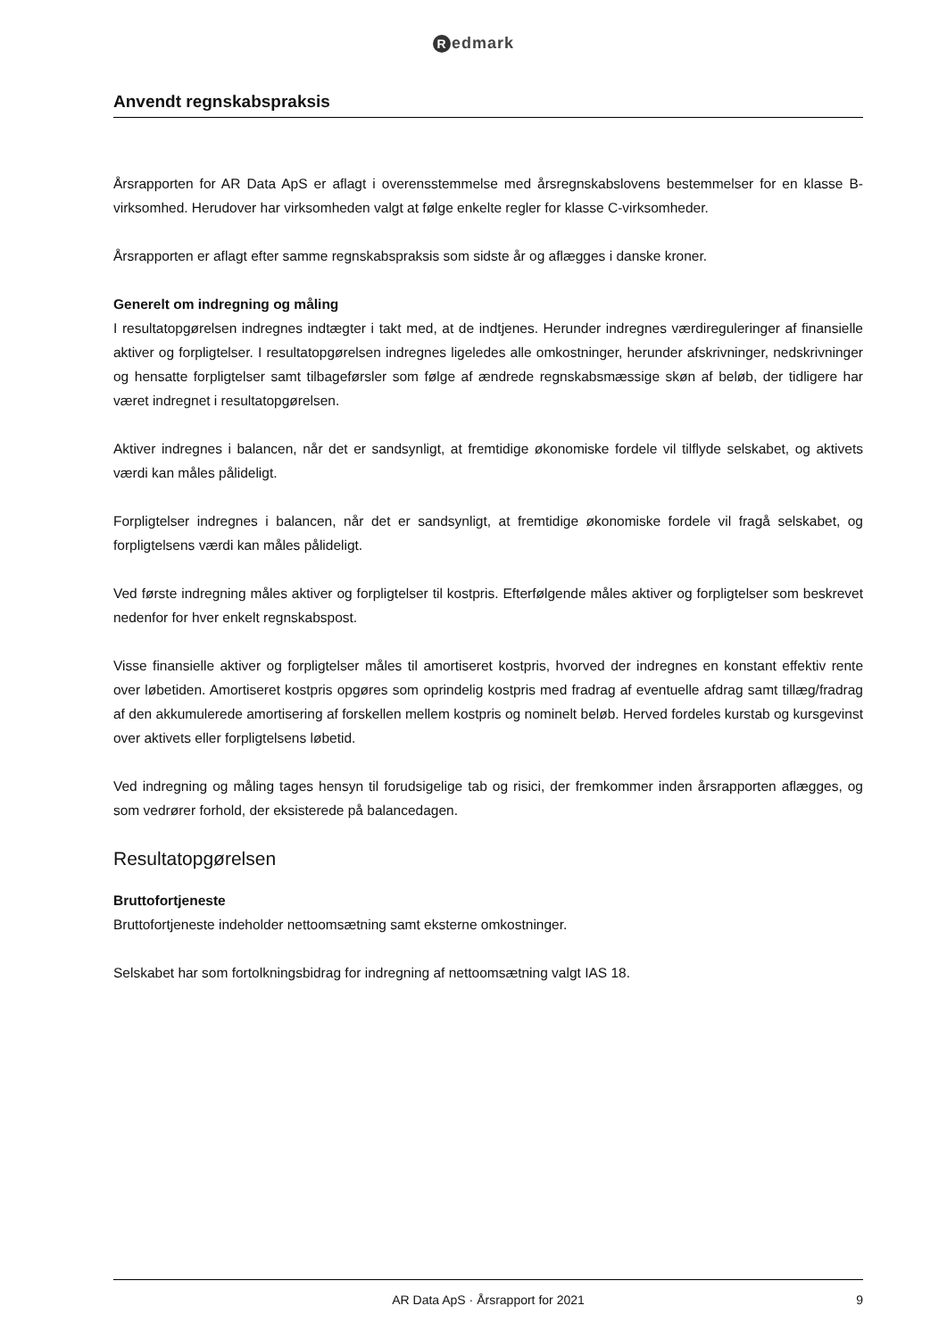Redmark
Anvendt regnskabspraksis
Årsrapporten for AR Data ApS er aflagt i overensstemmelse med årsregnskabslovens bestemmelser for en klasse B-virksomhed. Herudover har virksomheden valgt at følge enkelte regler for klasse C-virksomheder.
Årsrapporten er aflagt efter samme regnskabspraksis som sidste år og aflægges i danske kroner.
Generelt om indregning og måling
I resultatopgørelsen indregnes indtægter i takt med, at de indtjenes. Herunder indregnes værdireguleringer af finansielle aktiver og forpligtelser. I resultatopgørelsen indregnes ligeledes alle omkostninger, herunder afskrivninger, nedskrivninger og hensatte forpligtelser samt tilbageførsler som følge af ændrede regnskabsmæssige skøn af beløb, der tidligere har været indregnet i resultatopgørelsen.
Aktiver indregnes i balancen, når det er sandsynligt, at fremtidige økonomiske fordele vil tilflyde selskabet, og aktivets værdi kan måles pålideligt.
Forpligtelser indregnes i balancen, når det er sandsynligt, at fremtidige økonomiske fordele vil fragå selskabet, og forpligtelsens værdi kan måles pålideligt.
Ved første indregning måles aktiver og forpligtelser til kostpris. Efterfølgende måles aktiver og forpligtelser som beskrevet nedenfor for hver enkelt regnskabspost.
Visse finansielle aktiver og forpligtelser måles til amortiseret kostpris, hvorved der indregnes en konstant effektiv rente over løbetiden. Amortiseret kostpris opgøres som oprindelig kostpris med fradrag af eventuelle afdrag samt tillæg/fradrag af den akkumulerede amortisering af forskellen mellem kostpris og nominelt beløb. Herved fordeles kurstab og kursgevinst over aktivets eller forpligtelsens løbetid.
Ved indregning og måling tages hensyn til forudsigelige tab og risici, der fremkommer inden årsrapporten aflægges, og som vedrører forhold, der eksisterede på balancedagen.
Resultatopgørelsen
Bruttofortjeneste
Bruttofortjeneste indeholder nettoomsætning samt eksterne omkostninger.
Selskabet har som fortolkningsbidrag for indregning af nettoomsætning valgt IAS 18.
AR Data ApS · Årsrapport for 2021 9